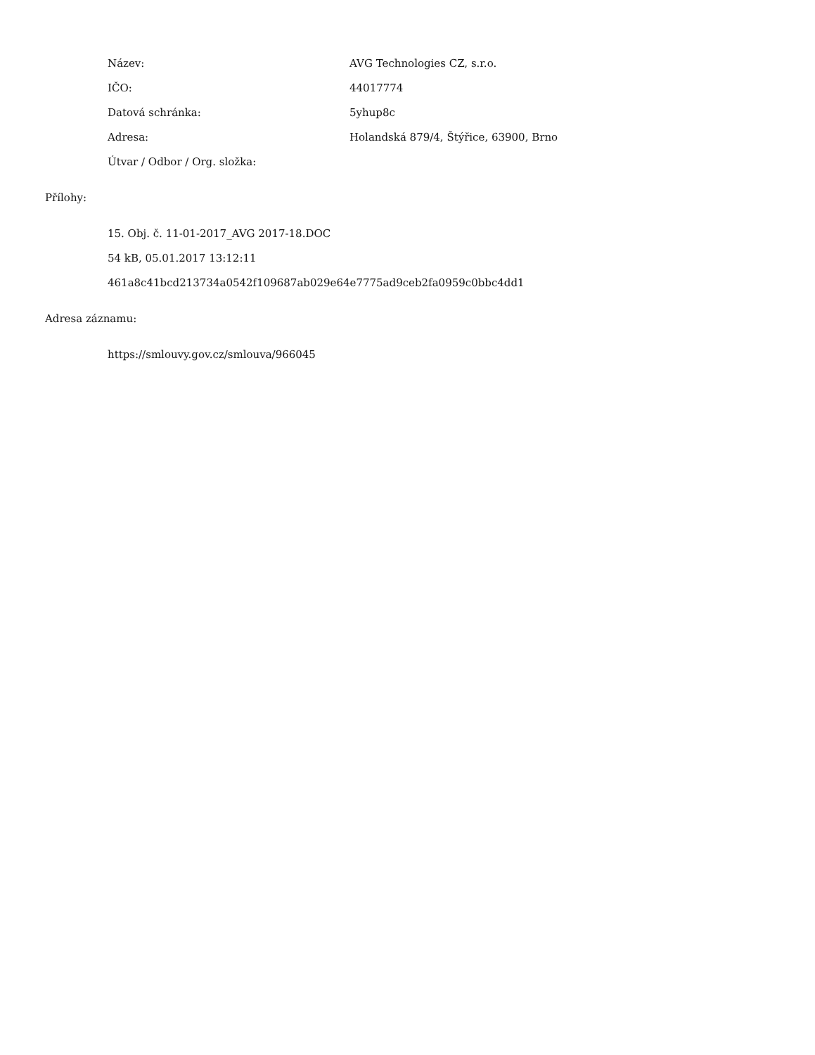Název: AVG Technologies CZ, s.r.o.
IČO: 44017774
Datová schránka: 5yhup8c
Adresa: Holandská 879/4, Štýřice, 63900, Brno
Útvar / Odbor / Org. složka:
Přílohy:
15. Obj. č. 11-01-2017_AVG 2017-18.DOC
54 kB, 05.01.2017 13:12:11
461a8c41bcd213734a0542f109687ab029e64e7775ad9ceb2fa0959c0bbc4dd1
Adresa záznamu:
https://smlouvy.gov.cz/smlouva/966045